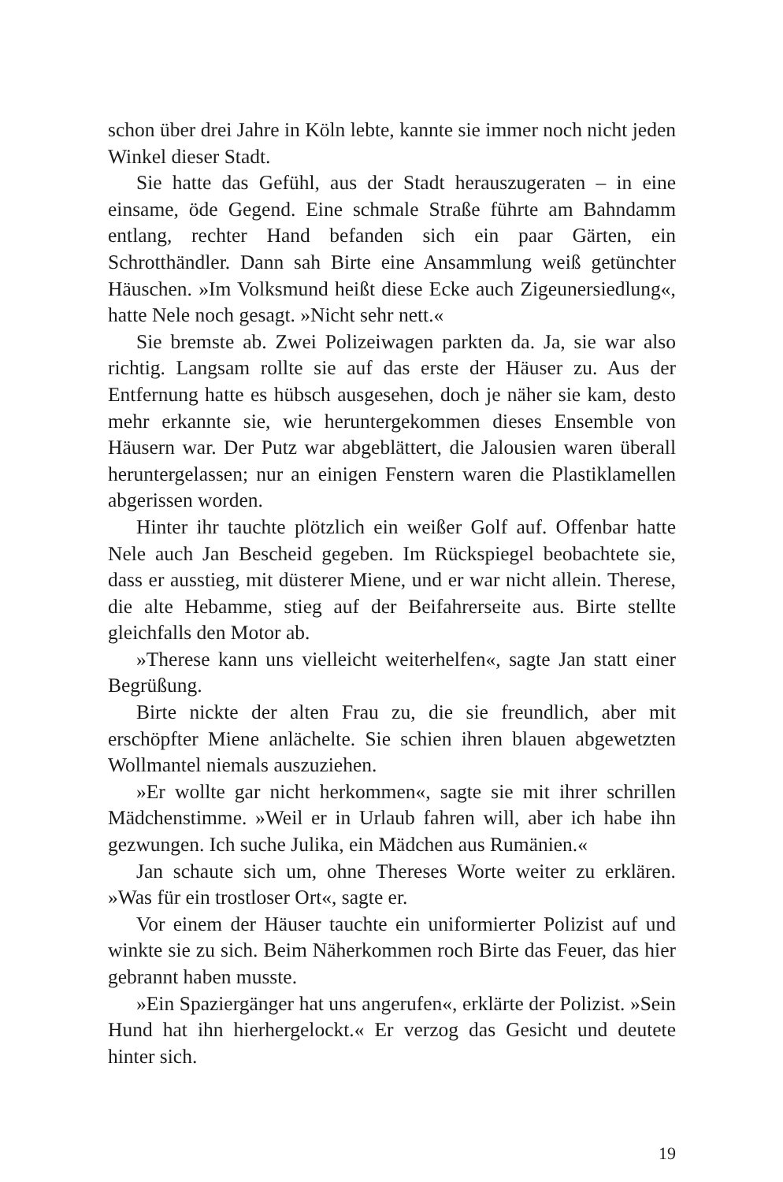schon über drei Jahre in Köln lebte, kannte sie immer noch nicht jeden Winkel dieser Stadt.
Sie hatte das Gefühl, aus der Stadt herauszugeraten – in eine einsame, öde Gegend. Eine schmale Straße führte am Bahndamm entlang, rechter Hand befanden sich ein paar Gärten, ein Schrotthändler. Dann sah Birte eine Ansammlung weiß getünchter Häuschen. »Im Volksmund heißt diese Ecke auch Zigeunersiedlung«, hatte Nele noch gesagt. »Nicht sehr nett.«
Sie bremste ab. Zwei Polizeiwagen parkten da. Ja, sie war also richtig. Langsam rollte sie auf das erste der Häuser zu. Aus der Entfernung hatte es hübsch ausgesehen, doch je näher sie kam, desto mehr erkannte sie, wie heruntergekommen dieses Ensemble von Häusern war. Der Putz war abgeblättert, die Jalousien waren überall heruntergelassen; nur an einigen Fenstern waren die Plastiklamellen abgerissen worden.
Hinter ihr tauchte plötzlich ein weißer Golf auf. Offenbar hatte Nele auch Jan Bescheid gegeben. Im Rückspiegel beobachtete sie, dass er ausstieg, mit düsterer Miene, und er war nicht allein. Therese, die alte Hebamme, stieg auf der Beifahrerseite aus. Birte stellte gleichfalls den Motor ab.
»Therese kann uns vielleicht weiterhelfen«, sagte Jan statt einer Begrüßung.
Birte nickte der alten Frau zu, die sie freundlich, aber mit erschöpfter Miene anlächelte. Sie schien ihren blauen abgewetzten Wollmantel niemals auszuziehen.
»Er wollte gar nicht herkommen«, sagte sie mit ihrer schrillen Mädchenstimme. »Weil er in Urlaub fahren will, aber ich habe ihn gezwungen. Ich suche Julika, ein Mädchen aus Rumänien.«
Jan schaute sich um, ohne Thereses Worte weiter zu erklären. »Was für ein trostloser Ort«, sagte er.
Vor einem der Häuser tauchte ein uniformierter Polizist auf und winkte sie zu sich. Beim Näherkommen roch Birte das Feuer, das hier gebrannt haben musste.
»Ein Spaziergänger hat uns angerufen«, erklärte der Polizist. »Sein Hund hat ihn hierhergelockt.« Er verzog das Gesicht und deutete hinter sich.
19